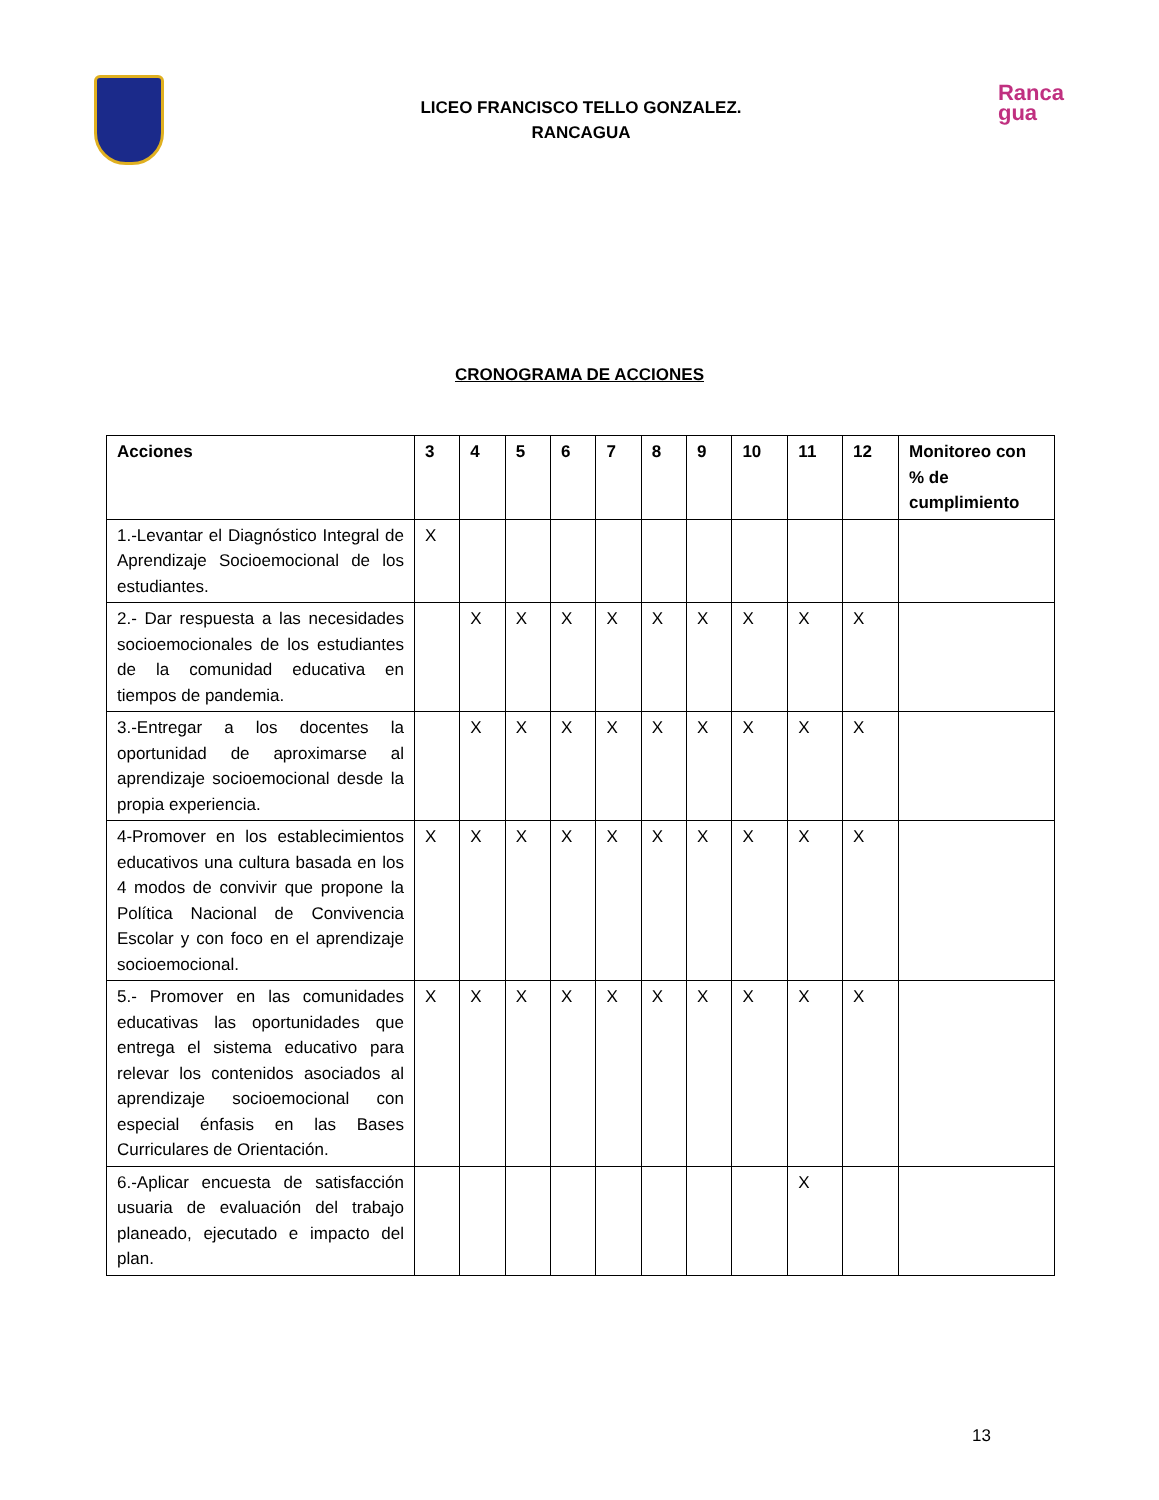LICEO FRANCISCO TELLO GONZALEZ.
RANCAGUA
Ranca
gua
CRONOGRAMA DE ACCIONES
| Acciones | 3 | 4 | 5 | 6 | 7 | 8 | 9 | 10 | 11 | 12 | Monitoreo con % de cumplimiento |
| --- | --- | --- | --- | --- | --- | --- | --- | --- | --- | --- | --- |
| 1.-Levantar el Diagnóstico Integral de Aprendizaje Socioemocional de los estudiantes. | X | | | | | | | | | | |
| 2.- Dar respuesta a las necesidades socioemocionales de los estudiantes de la comunidad educativa en tiempos de pandemia. | | X | X | X | X | X | X | X | X | X | |
| 3.-Entregar a los docentes la oportunidad de aproximarse al aprendizaje socioemocional desde la propia experiencia. | | X | X | X | X | X | X | X | X | X | |
| 4-Promover en los establecimientos educativos una cultura basada en los 4 modos de convivir que propone la Política Nacional de Convivencia Escolar y con foco en el aprendizaje socioemocional. | X | X | X | X | X | X | X | X | X | X | |
| 5.- Promover en las comunidades educativas las oportunidades que entrega el sistema educativo para relevar los contenidos asociados al aprendizaje socioemocional con especial énfasis en las Bases Curriculares de Orientación. | X | X | X | X | X | X | X | X | X | X | |
| 6.-Aplicar encuesta de satisfacción usuaria de evaluación del trabajo planeado, ejecutado e impacto del plan. | | | | | | | | | X | | |
13